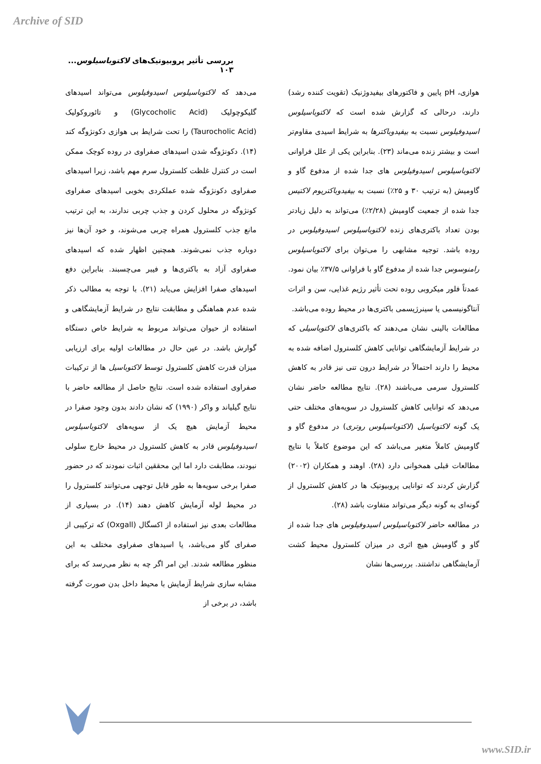Archive of SID
بررسی تأثیر پروبیوتیک‌های لاکتوباسیلوس... ۱۰۳
هوازی، pH پایین و فاکتورهای بیفیدوژنیک (تقویت کننده رشد) دارند، درحالی که گزارش شده است که لاکتوباسیلوس اسیدوفیلوس نسبت به بیفیدوباکترها به شرایط اسیدی مقاوم‌تر است و بیشتر زنده می‌ماند (۲۳). بنابراین یکی از علل فراوانی لاکتوباسیلوس اسیدوفیلوس های جدا شده از مدفوع گاو و گاومیش (به ترتیب ۳۰ و ۲۵٪) نسبت به بیفیدوباکتریوم لاکتیس جدا شده از جمعیت گاومیش (۲/۲۸٪) می‌تواند به دلیل زیادتر بودن تعداد باکتری‌های زنده لاکتوباسیلوس اسیدوفیلوس در روده باشد. توجیه مشابهی را می‌توان برای لاکتوباسیلوس رامنوسوس جدا شده از مدفوع گاو با فراوانی ۳۷/۵٪ بیان نمود. عمدتاً فلور میکروبی روده تحت تأثیر رژیم غذایی، سن و اثرات آنتاگونیسمی یا سینرژیسمی باکتری‌ها در محیط روده می‌باشد.
مطالعات بالینی نشان می‌دهند که باکتری‌های لاکتوباسیلی که در شرایط آزمایشگاهی توانایی کاهش کلسترول اضافه شده به محیط را دارند احتمالاً در شرایط درون تنی نیز قادر به کاهش کلسترول سرمی می‌باشند (۲۸). نتایج مطالعه حاضر نشان می‌دهد که توانایی کاهش کلسترول در سویه‌های مختلف حتی یک گونه لاکتوباسیل (لاکتوباسیلوس روتری) در مدفوع گاو و گاومیش کاملاً متغیر می‌باشد که این موضوع کاملاً با نتایج مطالعات قبلی همخوانی دارد (۲۸). اوهند و همکاران (۲۰۰۲) گزارش کردند که توانایی پروبیوتیک ها در کاهش کلسترول از گونه‌ای به گونه دیگر می‌تواند متفاوت باشد (۲۸).
در مطالعه حاضر لاکتوباسیلوس اسیدوفیلوس های جدا شده از گاو و گاومیش هیچ اثری در میزان کلسترول محیط کشت آزمایشگاهی نداشتند. بررسی‌ها نشان
می‌دهد که لاکتوباسیلوس اسیدوفیلوس می‌تواند اسیدهای گلیکوچولیک (Glycocholic Acid) و تائوروکولیک (Taurocholic Acid) را تحت شرایط بی هوازی دکونژوگه کند (۱۴). دکونژوگه شدن اسیدهای صفراوی در روده کوچک ممکن است در کنترل غلظت کلسترول سرم مهم باشد، زیرا اسیدهای صفراوی دکونژوگه شده عملکردی بخوبی اسیدهای صفراوی کونژوگه در محلول کردن و جذب چربی ندارند، به این ترتیب مانع جذب کلسترول همراه چربی می‌شوند، و خود آن‌ها نیز دوباره جذب نمی‌شوند. همچنین اظهار شده که اسیدهای صفراوی آزاد به باکتری‌ها و فیبر می‌چسبند. بنابراین دفع اسیدهای صفرا افزایش می‌یابد (۲۱). با توجه به مطالب ذکر شده عدم هماهنگی و مطابقت نتایج در شرایط آزمایشگاهی و استفاده از حیوان می‌تواند مربوط به شرایط خاص دستگاه گوارش باشد. در عین حال در مطالعات اولیه برای ارزیابی میزان قدرت کاهش کلسترول توسط لاکتوباسیل ها از ترکیبات صفراوی استفاده شده است. نتایج حاصل از مطالعه حاضر با نتایج گیلیاند و واکر (۱۹۹۰) که نشان دادند بدون وجود صفرا در محیط آزمایش هیچ یک از سویه‌های لاکتوباسیلوس اسیدوفیلوس قادر به کاهش کلسترول در محیط خارج سلولی نبودند، مطابقت دارد اما این محققین اثبات نمودند که در حضور صفرا برخی سویه‌ها به طور قابل توجهی می‌توانند کلسترول را در محیط لوله آزمایش کاهش دهند (۱۴). در بسیاری از مطالعات بعدی نیز استفاده از اکسگال (Oxgall) که ترکیبی از صفرای گاو می‌باشد، یا اسیدهای صفراوی مختلف به این منظور مطالعه شدند. این امر اگر چه به نظر می‌رسد که برای مشابه سازی شرایط آزمایش با محیط داخل بدن صورت گرفته باشد، در برخی از
www.SID.ir